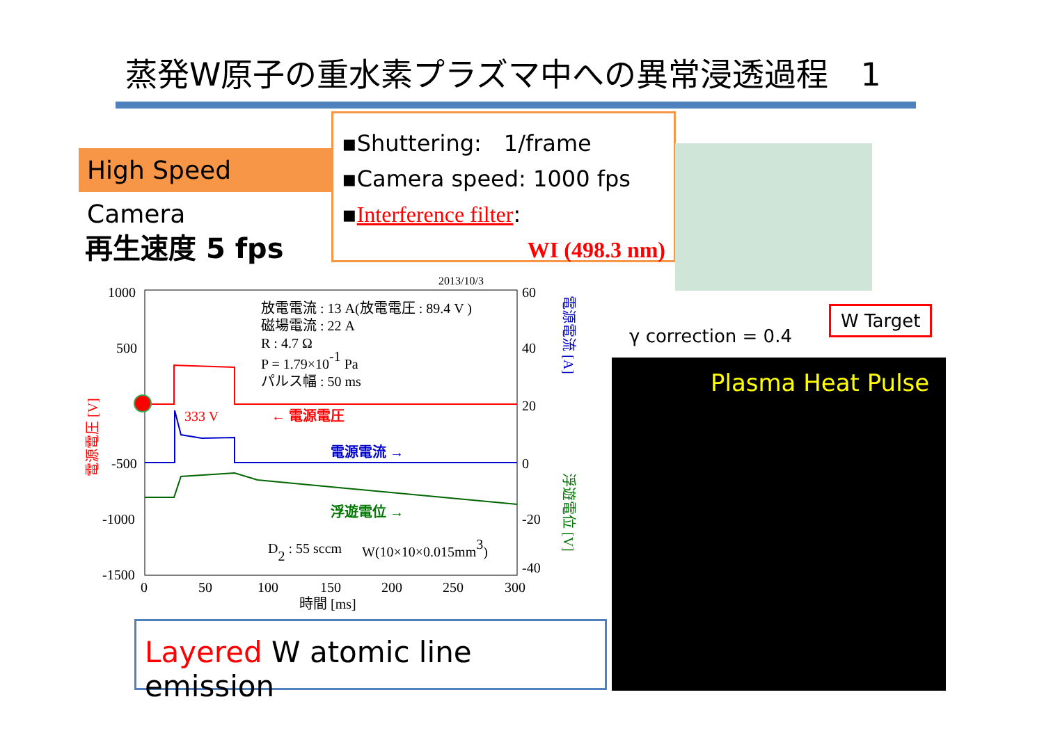蒸発W原子の重水素プラズマ中への異常浸透過程　1
High Speed Camera
▪Shuttering:　1/frame
▪Camera speed: 1000 fps
▪Interference filter:
WI (498.3 nm)
再生速度 5 fps
γ correction = 0.4
W Target
Plasma Heat Pulse
2013/10/3
1000
500
-500
-1000
-1500
60
40
20
0
-20
-40
0
50
100
150
200
250
300
時間 [ms]
放電電流 : 13 A(放電電圧 : 89.4 V )
磁場電流 : 22 A
R : 4.7 Ω
P = 1.79×10-1 Pa
パルス幅 : 50 ms
333 V
← 電源電圧
電源電流 →
浮遊電位 →
D2 : 55 sccm
W(10×10×0.015mm3)
電源電圧 [V]
電源電流 [A]
浮遊電位 [V]
Layered W atomic line emission